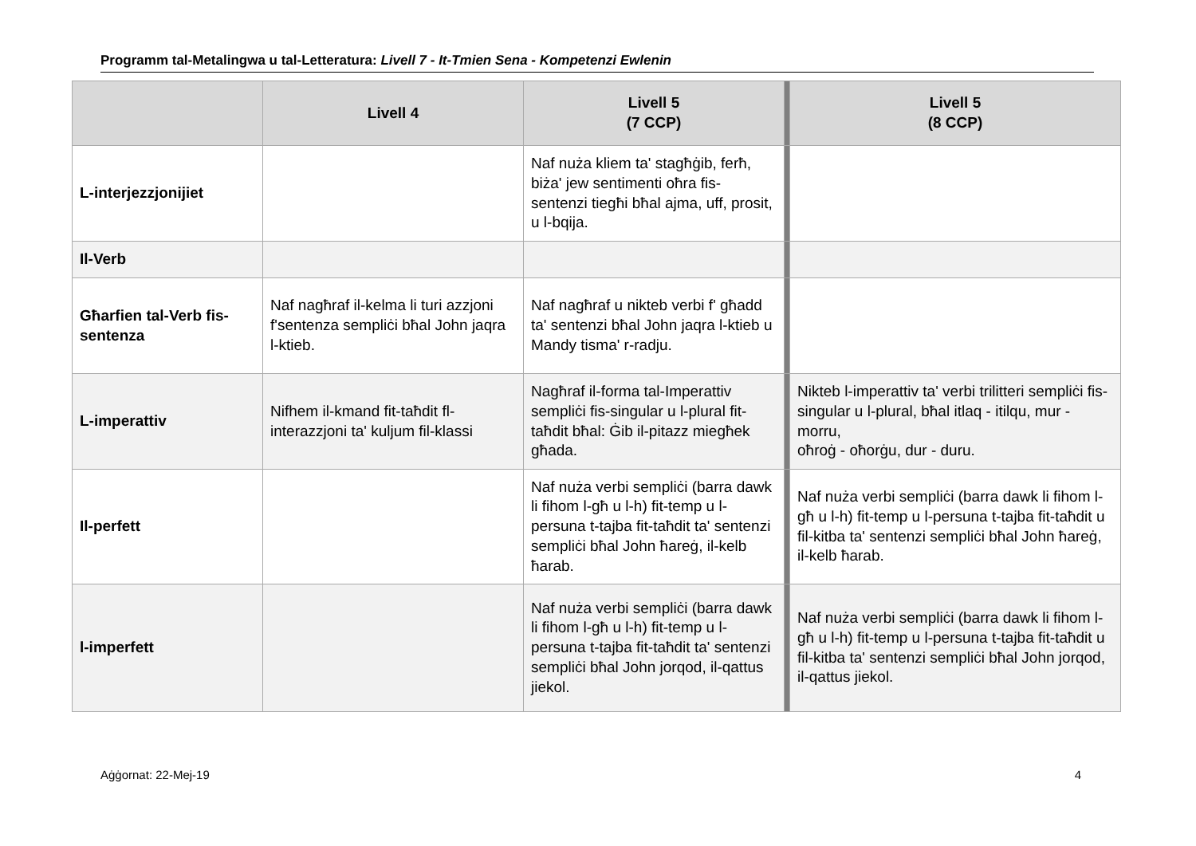Programm tal-Metalingwa u tal-Letteratura: Livell 7 - It-Tmien Sena - Kompetenzi Ewlenin
| | Livell 4 | Livell 5 (7 CCP) | | Livell 5 (8 CCP) |
| --- | --- | --- | --- | --- |
| L-interjezzjonijiet | | Naf nuża kliem ta' stagħġib, ferħ, biża' jew sentimenti oħra fis-sentenzi tiegħi bħal ajma, uff, prosit, u l-bqija. | | |
| Il-Verb | | | | |
| Għarfien tal-Verb fis-sentenza | Naf nagħraf il-kelma li turi azzjoni f'sentenza sempliċi bħal John jaqra l-ktieb. | Naf nagħraf u nikteb verbi f' għadd ta' sentenzi bħal John jaqra l-ktieb u Mandy tisma' r-radju. | | |
| L-imperattiv | Nifhem il-kmand fit-taħdit fl-interazzjoni ta' kuljum fil-klassi | Nagħraf il-forma tal-Imperattiv sempliċi fis-singular u l-plural fit-taħdit bħal: Ġib il-pitazz miegħek għada. | | Nikteb l-imperattiv ta' verbi trilitteri sempliċi fis-singular u l-plural, bħal itlaq - itilqu, mur - morru, oħroġ - oħorġu, dur - duru. |
| Il-perfett | | Naf nuża verbi sempliċi (barra dawk li fihom l-għ u l-h) fit-temp u l-persuna t-tajba fit-taħdit ta' sentenzi sempliċi bħal John ħareġ, il-kelb ħarab. | | Naf nuża verbi sempliċi (barra dawk li fihom l-għ u l-h) fit-temp u l-persuna t-tajba fit-taħdit u fil-kitba ta' sentenzi sempliċi bħal John ħareġ, il-kelb ħarab. |
| l-imperfett | | Naf nuża verbi sempliċi (barra dawk li fihom l-għ u l-h) fit-temp u l-persuna t-tajba fit-taħdit ta' sentenzi sempliċi bħal John jorqod, il-qattus jiekol. | | Naf nuża verbi sempliċi (barra dawk li fihom l-għ u l-h) fit-temp u l-persuna t-tajba fit-taħdit u fil-kitba ta' sentenzi sempliċi bħal John jorqod, il-qattus jiekol. |
Aġġornat: 22-Mej-19 4